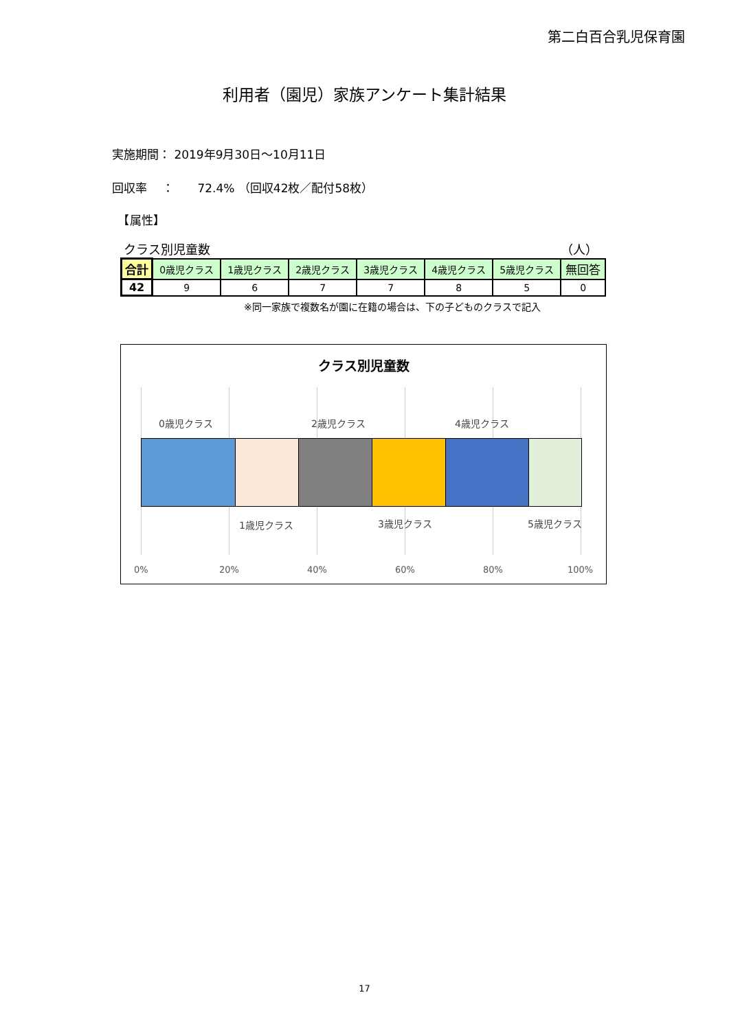第二白百合乳児保育園
利用者（園児）家族アンケート集計結果
実施期間： 2019年9月30日～10月11日
回収率　 ：　　72.4% （回収42枚／配付58枚）
　【属性】
クラス別児童数 （人）
| 合計 | 0歳児クラス | 1歳児クラス | 2歳児クラス | 3歳児クラス | 4歳児クラス | 5歳児クラス | 無回答 |
| --- | --- | --- | --- | --- | --- | --- | --- |
| 42 | 9 | 6 | 7 | 7 | 8 | 5 | 0 |
※同一家族で複数名が園に在籍の場合は、下の子どものクラスで記入
クラス別児童数
0歳児クラス 2歳児クラス 4歳児クラス
1歳児クラス 3歳児クラス 5歳児クラス
0% 20% 40% 60% 80% 100%
17